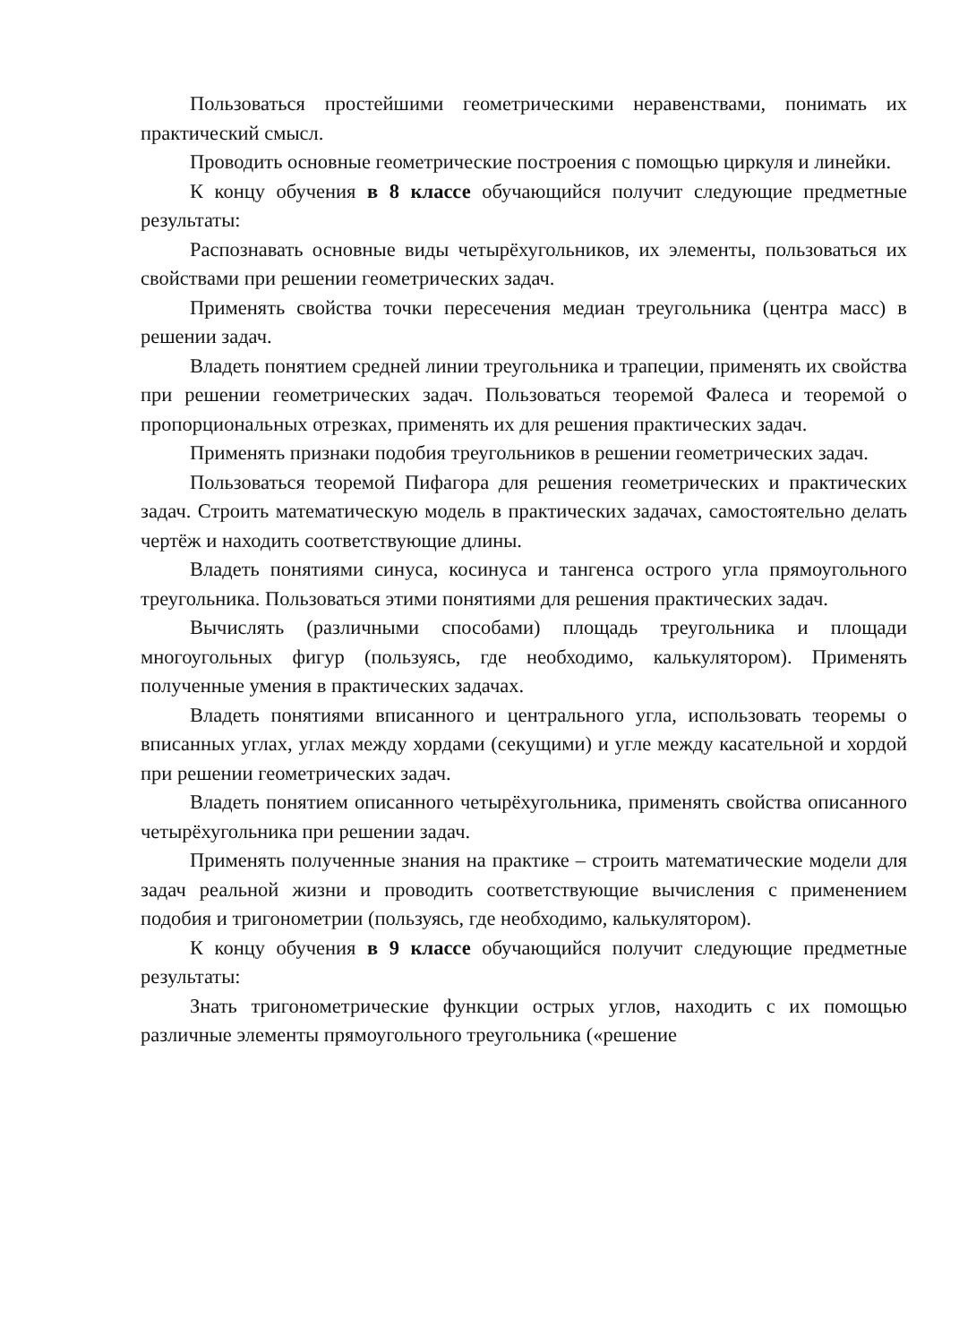Пользоваться простейшими геометрическими неравенствами, понимать их практический смысл.
Проводить основные геометрические построения с помощью циркуля и линейки.
К концу обучения в 8 классе обучающийся получит следующие предметные результаты:
Распознавать основные виды четырёхугольников, их элементы, пользоваться их свойствами при решении геометрических задач.
Применять свойства точки пересечения медиан треугольника (центра масс) в решении задач.
Владеть понятием средней линии треугольника и трапеции, применять их свойства при решении геометрических задач. Пользоваться теоремой Фалеса и теоремой о пропорциональных отрезках, применять их для решения практических задач.
Применять признаки подобия треугольников в решении геометрических задач.
Пользоваться теоремой Пифагора для решения геометрических и практических задач. Строить математическую модель в практических задачах, самостоятельно делать чертёж и находить соответствующие длины.
Владеть понятиями синуса, косинуса и тангенса острого угла прямоугольного треугольника. Пользоваться этими понятиями для решения практических задач.
Вычислять (различными способами) площадь треугольника и площади многоугольных фигур (пользуясь, где необходимо, калькулятором). Применять полученные умения в практических задачах.
Владеть понятиями вписанного и центрального угла, использовать теоремы о вписанных углах, углах между хордами (секущими) и угле между касательной и хордой при решении геометрических задач.
Владеть понятием описанного четырёхугольника, применять свойства описанного четырёхугольника при решении задач.
Применять полученные знания на практике – строить математические модели для задач реальной жизни и проводить соответствующие вычисления с применением подобия и тригонометрии (пользуясь, где необходимо, калькулятором).
К концу обучения в 9 классе обучающийся получит следующие предметные результаты:
Знать тригонометрические функции острых углов, находить с их помощью различные элементы прямоугольного треугольника («решение